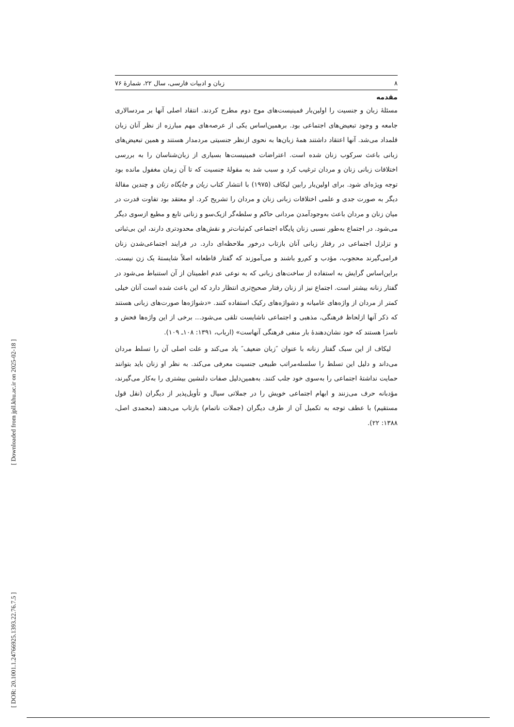۸ زبان و ادبیات فارسی، سال ۲۲، شمارهٔ ۷۶
مقدمه
مسئلهٔ زبان و جنسیت را اولین‌بار فمینیست‌های موج دوم مطرح کردند. انتقاد اصلی آنها بر مردسالاری جامعه و وجود تبعیض‌های اجتماعی بود. برهمین‌اساس یکی از عرصه‌های مهم مبارزه از نظر آنان زبان قلمداد می‌شد. آنها اعتقاد داشتند همهٔ زبان‌ها به نحوی ازنظر جنسیتی مردمدار هستند و همین تبعیض‌های زبانی باعث سرکوب زنان شده است. اعتراضات فمینیست‌ها بسیاری از زبان‌شناسان را به بررسی اختلافات زبانی زنان و مردان ترغیب کرد و سبب شد به مقولهٔ جنسیت که تا آن زمان مغفول مانده بود توجه ویژه‌ای شود. برای اولین‌بار رابین لیکاف (۱۹۷۵) با انتشار کتاب زبان و جایگاه زنان و چندین مقالهٔ دیگر به صورت جدی و علمی اختلافات زبانی زنان و مردان را تشریح کرد. او معتقد بود تفاوت قدرت در میان زنان و مردان باعث به‌وجودآمدن مردانی حاکم و سلطه‌گر ازیک‌سو و زنانی تابع و مطیع ازسوی دیگر می‌شود. در اجتماع به‌طور نسبی زنان پایگاه اجتماعی کم‌ثبات‌تر و نقش‌های محدودتری دارند، این بی‌ثباتی و تزلزل اجتماعی در رفتار زبانی آنان بازتاب درخور ملاحظه‌ای دارد. در فرایند اجتماعی‌شدن زنان فرامی‌گیرند محجوب، مؤدب و کم‌رو باشند و می‌آموزند که گفتار قاطعانه اصلاً شایستهٔ یک زن نیست. براین‌اساس گرایش به استفاده از ساخت‌های زبانی که به نوعی عدم اطمینان از آن استنباط می‌شود در گفتار زنانه بیشتر است. اجتماع نیز از زنان رفتار صحیح‌تری انتظار دارد که این باعث شده است آنان خیلی کمتر از مردان از واژه‌های عامیانه و دشواژه‌های رکیک استفاده کنند. «دشواژه‌ها صورت‌های زبانی هستند که ذکر آنها ازلحاظ فرهنگی، مذهبی و اجتماعی ناشایست تلقی می‌شود... برخی از این واژه‌ها فحش و ناسزا هستند که خود نشان‌دهندهٔ بار منفی فرهنگی آنهاست» (ارباب، ۱۳۹۱: ۱۰۸ـ ۱۰۹).
لیکاف از این سبک گفتار زنانه با عنوان ″زبان ضعیف″ یاد می‌کند و علت اصلی آن را تسلط مردان می‌داند و دلیل این تسلط را سلسله‌مراتب طبیعی جنسیت معرفی می‌کند. به نظر او زنان باید بتوانند حمایت نداشتهٔ اجتماعی را به‌سوی خود جلب کنند. به‌همین‌دلیل صفات دلنشین بیشتری را به‌کار می‌گیرند، مؤدبانه حرف می‌زنند و ابهام اجتماعی خویش را در جملاتی سیال و تأویل‌پذیر از دیگران (نقل قول مستقیم) با عطف توجه به تکمیل آن از طرف دیگران (جملات ناتمام) بازتاب می‌دهند (محمدی اصل، ۱۳۸۸: ۲۲).
[ Downloaded from jpll.khu.ac.ir on 2025-02-18 ]
[ DOR: 20.1001.1.24766925.1393.22.76.7.5 ]